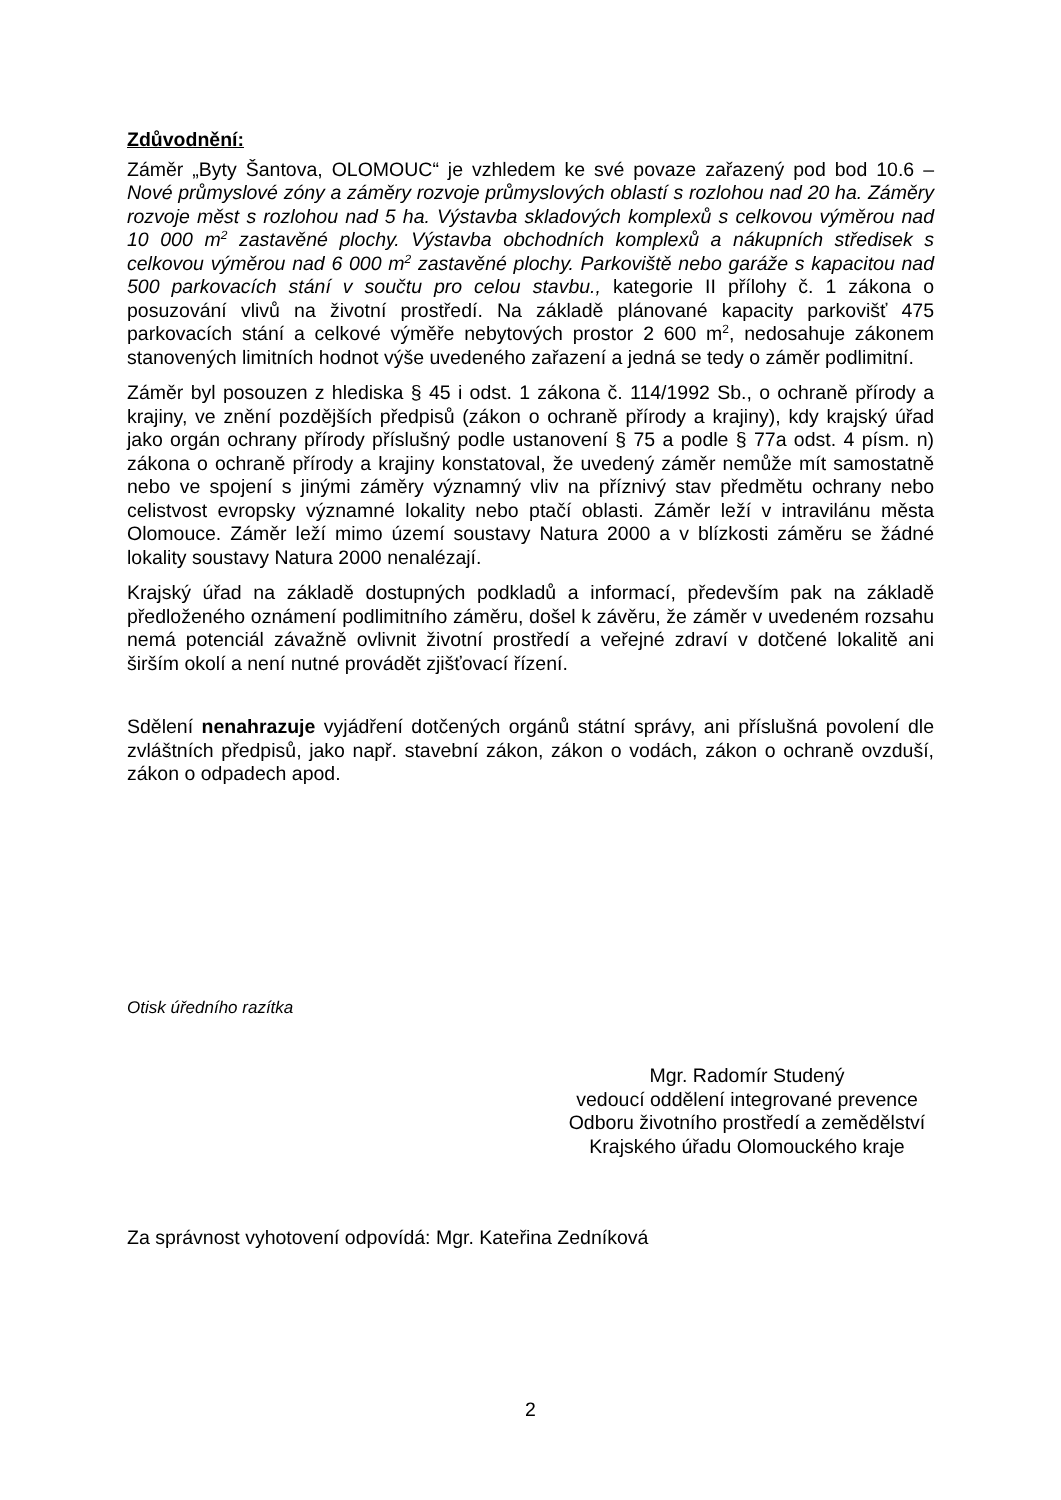Zdůvodnění:
Záměr „Byty Šantova, OLOMOUC“ je vzhledem ke své povaze zařazený pod bod 10.6 – Nové průmyslové zóny a záměry rozvoje průmyslových oblastí s rozlohou nad 20 ha. Záměry rozvoje měst s rozlohou nad 5 ha. Výstavba skladových komplexů s celkovou výměrou nad 10 000 m<sup>2</sup> zastavěné plochy. Výstavba obchodních komplexů a nákupních středisek s celkovou výměrou nad 6 000 m<sup>2</sup> zastavěné plochy. Parkoviště nebo garáže s kapacitou nad 500 parkovacích stání v součtu pro celou stavbu., kategorie II přílohy č. 1 zákona o posuzování vlivů na životní prostředí. Na základě plánované kapacity parkovišť 475 parkovacích stání a celkové výměře nebytových prostor 2 600 m<sup>2</sup>, nedosahuje zákonem stanovených limitních hodnot výše uvedeného zařazení a jedná se tedy o záměr podlimitní.
Záměr byl posouzen z hlediska § 45 i odst. 1 zákona č. 114/1992 Sb., o ochraně přírody a krajiny, ve znění pozdějších předpisů (zákon o ochraně přírody a krajiny), kdy krajský úřad jako orgán ochrany přírody příslušný podle ustanovení § 75 a podle § 77a odst. 4 písm. n) zákona o ochraně přírody a krajiny konstatoval, že uvedený záměr nemůže mít samostatně nebo ve spojení s jinými záměry významný vliv na příznivý stav předmětu ochrany nebo celistvost evropsky významné lokality nebo ptačí oblasti. Záměr leží v intravilánu města Olomouce. Záměr leží mimo území soustavy Natura 2000 a v blízkosti záměru se žádné lokality soustavy Natura 2000 nenalézají.
Krajský úřad na základě dostupných podkladů a informací, především pak na základě předloženého oznámení podlimitního záměru, došel k závěru, že záměr v uvedeném rozsahu nemá potenciál závažně ovlivnit životní prostředí a veřejné zdraví v dotčené lokalitě ani širším okolí a není nutné provádět zjišťovací řízení.
Sdělení nenahrazuje vyjádření dotčených orgánů státní správy, ani příslušná povolení dle zvláštních předpisů, jako např. stavební zákon, zákon o vodách, zákon o ochraně ovzduší, zákon o odpadech apod.
Otisk úředního razítka
Mgr. Radomír Studený
vedoucí oddělení integrované prevence
Odboru životního prostředí a zemědělství
Krajského úřadu Olomouckého kraje
Za správnost vyhotovení odpovídá: Mgr. Kateřina Zedníková
2